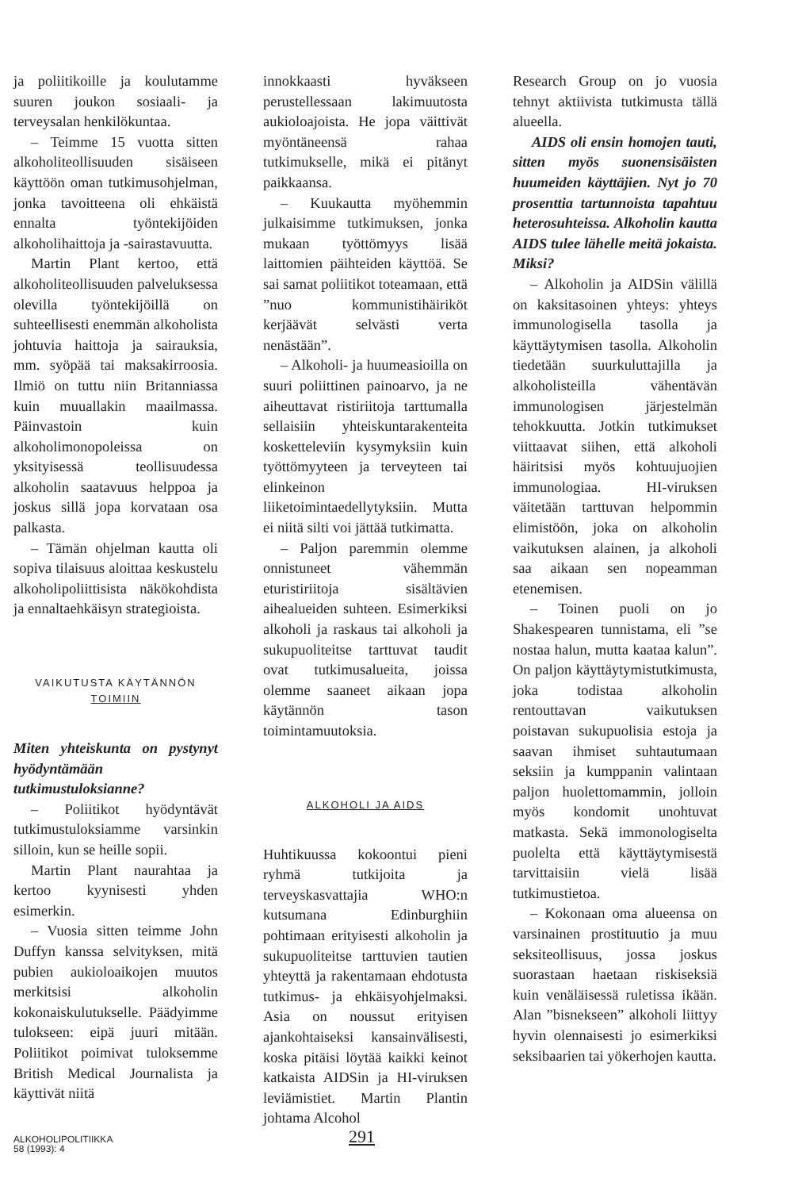ja poliitikoille ja koulutamme suuren joukon sosiaali- ja terveysalan henkilökuntaa.
– Teimme 15 vuotta sitten alkoholiteollisuuden sisäiseen käyttöön oman tutkimusohjelman, jonka tavoitteena oli ehkäistä ennalta työntekijöiden alkoholihaittoja ja -sairastavuutta.
Martin Plant kertoo, että alkoholiteollisuuden palveluksessa olevilla työntekijöillä on suhteellisesti enemmän alkoholista johtuvia haittoja ja sairauksia, mm. syöpää tai maksakirroosia. Ilmiö on tuttu niin Britanniassa kuin muuallakin maailmassa. Päinvastoin kuin alkoholimonopoleissa on yksityisessä teollisuudessa alkoholin saatavuus helppoa ja joskus sillä jopa korvataan osa palkasta.
– Tämän ohjelman kautta oli sopiva tilaisuus aloittaa keskustelu alkoholipoliittisista näkökohdista ja ennaltaehkäisyn strategioista.
VAIKUTUSTA KÄYTÄNNÖN
TOIMIIN
Miten yhteiskunta on pystynyt hyödyntämään tutkimustuloksianne?
– Poliitikot hyödyntävät tutkimustuloksiamme varsinkin silloin, kun se heille sopii.
Martin Plant naurahtaa ja kertoo kyynisesti yhden esimerkin.
– Vuosia sitten teimme John Duffyn kanssa selvityksen, mitä pubien aukioloaikojen muutos merkitsisi alkoholin kokonaiskulutukselle. Päädyimme tulokseen: eipä juuri mitään. Poliitikot poimivat tuloksemme British Medical Journalista ja käyttivät niitä
innokkaasti hyväkseen perustellessaan lakimuutosta aukioloajoista. He jopa väittivät myöntäneensä rahaa tutkimukselle, mikä ei pitänyt paikkaansa.
– Kuukautta myöhemmin julkaisimme tutkimuksen, jonka mukaan työttömyys lisää laittomien päihteiden käyttöä. Se sai samat poliitikot toteamaan, että ”nuo kommunistihäiriköt kerjäävät selvästi verta nenästään”.
– Alkoholi- ja huumeasioilla on suuri poliittinen painoarvo, ja ne aiheuttavat ristiriitoja tarttumalla sellaisiin yhteiskuntarakenteita kosketteleviin kysymyksiin kuin työttömyyteen ja terveyteen tai elinkeinon liiketoimintaedellytyksiin. Mutta ei niitä silti voi jättää tutkimatta.
– Paljon paremmin olemme onnistuneet vähemmän eturistiriitoja sisältävien aihealueiden suhteen. Esimerkiksi alkoholi ja raskaus tai alkoholi ja sukupuoliteitse tarttuvat taudit ovat tutkimusalueita, joissa olemme saaneet aikaan jopa käytännön tason toimintamuutoksia.
ALKOHOLI JA AIDS
Huhtikuussa kokoontui pieni ryhmä tutkijoita ja terveyskasvattajia WHO:n kutsumana Edinburghiin pohtimaan erityisesti alkoholin ja sukupuoliteitse tarttuvien tautien yhteyttä ja rakentamaan ehdotusta tutkimus- ja ehkäisyohjelmaksi. Asia on noussut erityisen ajankohtaiseksi kansainvälisesti, koska pitäisi löytää kaikki keinot katkaista AIDSin ja HI-viruksen leviämistiet. Martin Plantin johtama Alcohol
Research Group on jo vuosia tehnyt aktiivista tutkimusta tällä alueella.
AIDS oli ensin homojen tauti, sitten myös suonensisäisten huumeiden käyttäjien. Nyt jo 70 prosenttia tartunnoista tapahtuu heterosuhteissa. Alkoholin kautta AIDS tulee lähelle meitä jokaista. Miksi?
– Alkoholin ja AIDSin välillä on kaksitasoinen yhteys: yhteys immunologisella tasolla ja käyttäytymisen tasolla. Alkoholin tiedetään suurkuluttajilla ja alkoholisteilla vähentävän immunologisen järjestelmän tehokkuutta. Jotkin tutkimukset viittaavat siihen, että alkoholi häiritsisi myös kohtuujuojien immunologiaa. HI-viruksen väitetään tarttuvan helpommin elimistöön, joka on alkoholin vaikutuksen alainen, ja alkoholi saa aikaan sen nopeamman etenemisen.
– Toinen puoli on jo Shakespearen tunnistama, eli ”se nostaa halun, mutta kaataa kalun”. On paljon käyttäytymistutkimusta, joka todistaa alkoholin rentouttavan vaikutuksen poistavan sukupuolisia estoja ja saavan ihmiset suhtautumaan seksiin ja kumppanin valintaan paljon huolettomammin, jolloin myös kondomit unohtuvat matkasta. Sekä immonologiselta puolelta että käyttäytymisestä tarvittaisiin vielä lisää tutkimustietoa.
– Kokonaan oma alueensa on varsinainen prostituutio ja muu seksiteollisuus, jossa joskus suorastaan haetaan riskiseksiä kuin venäläisessä ruletissa ikään. Alan ”bisnekseen” alkoholi liittyy hyvin olennaisesti jo esimerkiksi seksibaarien tai yökerhojen kautta.
ALKOHOLIPOLITIIKKA
58 (1993): 4
291